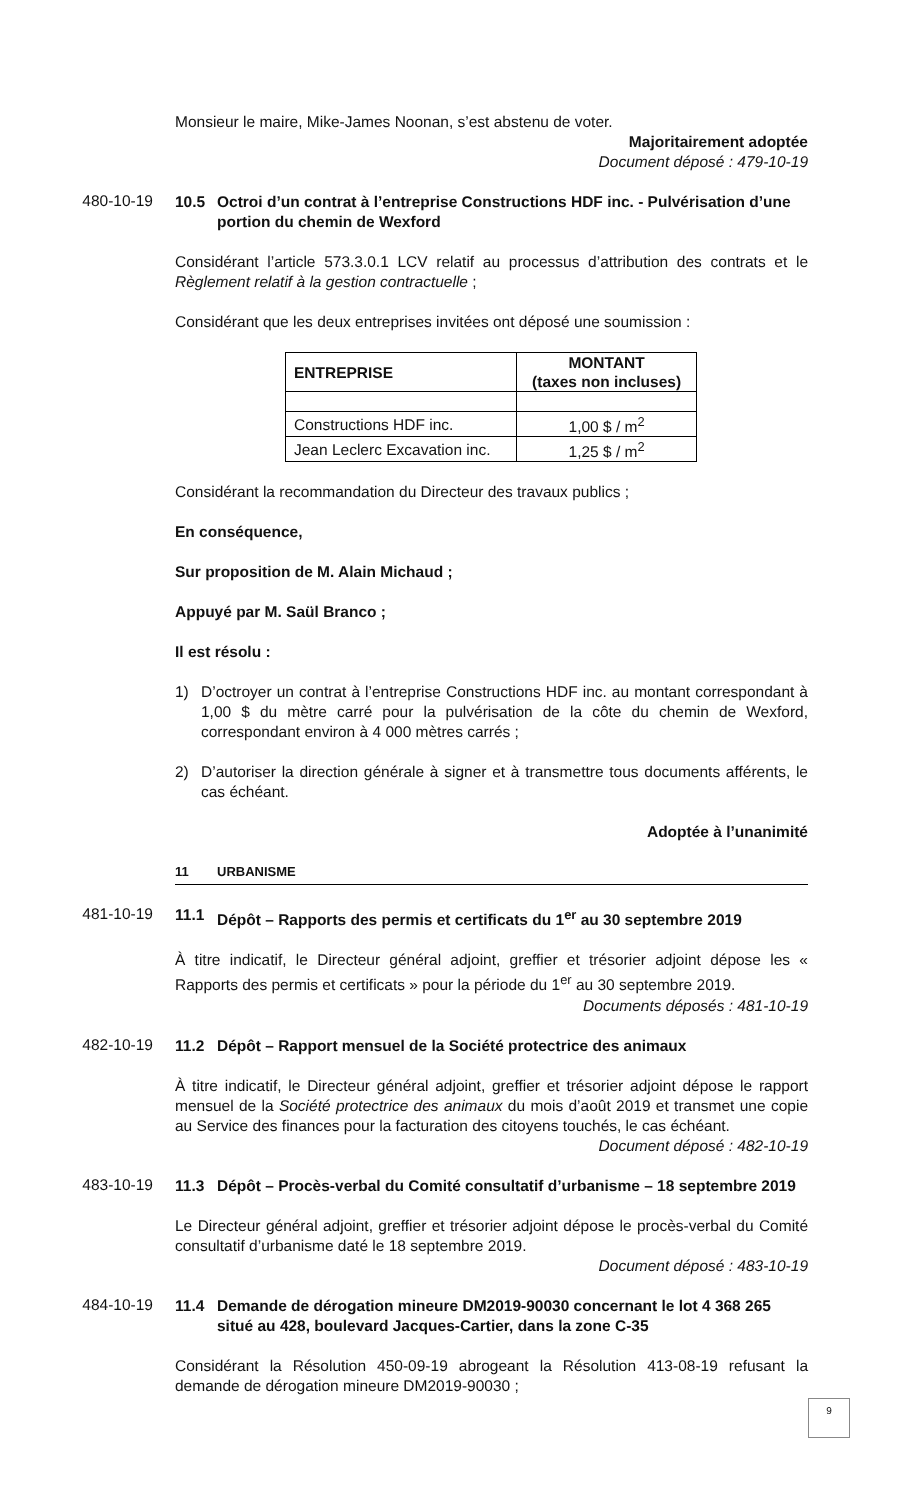Monsieur le maire, Mike-James Noonan, s’est abstenu de voter.
Majoritairement adoptée
Document déposé : 479-10-19
480-10-19
10.5 Octroi d’un contrat à l’entreprise Constructions HDF inc. - Pulvérisation d’une portion du chemin de Wexford
Considérant l’article 573.3.0.1 LCV relatif au processus d’attribution des contrats et le Règlement relatif à la gestion contractuelle ;
Considérant que les deux entreprises invitées ont déposé une soumission :
| ENTREPRISE | MONTANT (taxes non incluses) |
| --- | --- |
| Constructions HDF inc. | 1,00 $ / m<sup>2</sup> |
| Jean Leclerc Excavation inc. | 1,25 $ / m<sup>2</sup> |
Considérant la recommandation du Directeur des travaux publics ;
En conséquence,
Sur proposition de M. Alain Michaud ;
Appuyé par M. Saül Branco ;
Il est résolu :
1) D’octroyer un contrat à l’entreprise Constructions HDF inc. au montant correspondant à 1,00 $ du mètre carré pour la pulvérisation de la côte du chemin de Wexford, correspondant environ à 4 000 mètres carrés ;
2) D’autoriser la direction générale à signer et à transmettre tous documents afférents, le cas échéant.
Adoptée à l’unanimité
11 URBANISME
481-10-19
11.1 Dépôt – Rapports des permis et certificats du 1<sup>er</sup> au 30 septembre 2019
À titre indicatif, le Directeur général adjoint, greffier et trésorier adjoint dépose les « Rapports des permis et certificats » pour la période du 1<sup>er</sup> au 30 septembre 2019.
Documents déposés : 481-10-19
482-10-19
11.2 Dépôt – Rapport mensuel de la Société protectrice des animaux
À titre indicatif, le Directeur général adjoint, greffier et trésorier adjoint dépose le rapport mensuel de la Société protectrice des animaux du mois d’août 2019 et transmet une copie au Service des finances pour la facturation des citoyens touchés, le cas échéant.
Document déposé : 482-10-19
483-10-19
11.3 Dépôt – Procès-verbal du Comité consultatif d’urbanisme – 18 septembre 2019
Le Directeur général adjoint, greffier et trésorier adjoint dépose le procès-verbal du Comité consultatif d’urbanisme daté le 18 septembre 2019.
Document déposé : 483-10-19
484-10-19
11.4 Demande de dérogation mineure DM2019-90030 concernant le lot 4 368 265 situé au 428, boulevard Jacques-Cartier, dans la zone C-35
Considérant la Résolution 450-09-19 abrogeant la Résolution 413-08-19 refusant la demande de dérogation mineure DM2019-90030 ;
9